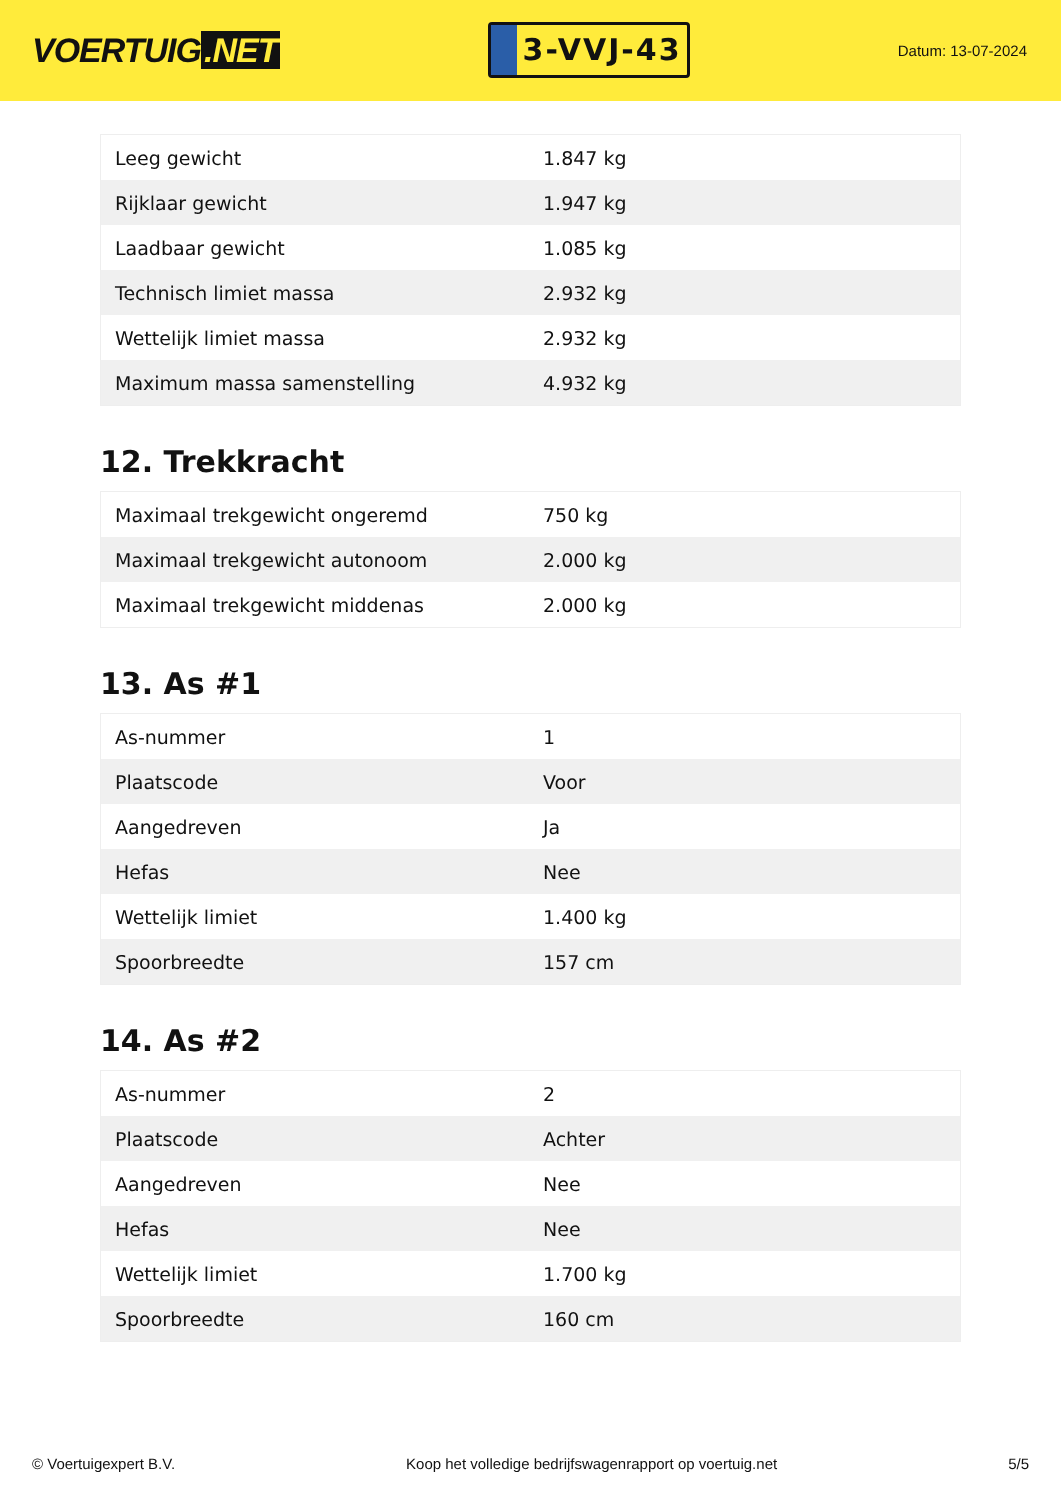VOERTUIG.NET
3-VVJ-43
Datum: 13-07-2024
| Leeg gewicht | 1.847 kg |
| Rijklaar gewicht | 1.947 kg |
| Laadbaar gewicht | 1.085 kg |
| Technisch limiet massa | 2.932 kg |
| Wettelijk limiet massa | 2.932 kg |
| Maximum massa samenstelling | 4.932 kg |
12. Trekkracht
| Maximaal trekgewicht ongeremd | 750 kg |
| Maximaal trekgewicht autonoom | 2.000 kg |
| Maximaal trekgewicht middenas | 2.000 kg |
13. As #1
| As-nummer | 1 |
| Plaatscode | Voor |
| Aangedreven | Ja |
| Hefas | Nee |
| Wettelijk limiet | 1.400 kg |
| Spoorbreedte | 157 cm |
14. As #2
| As-nummer | 2 |
| Plaatscode | Achter |
| Aangedreven | Nee |
| Hefas | Nee |
| Wettelijk limiet | 1.700 kg |
| Spoorbreedte | 160 cm |
© Voertuigexpert B.V. Koop het volledige bedrijfswagenrapport op voertuig.net 5/5